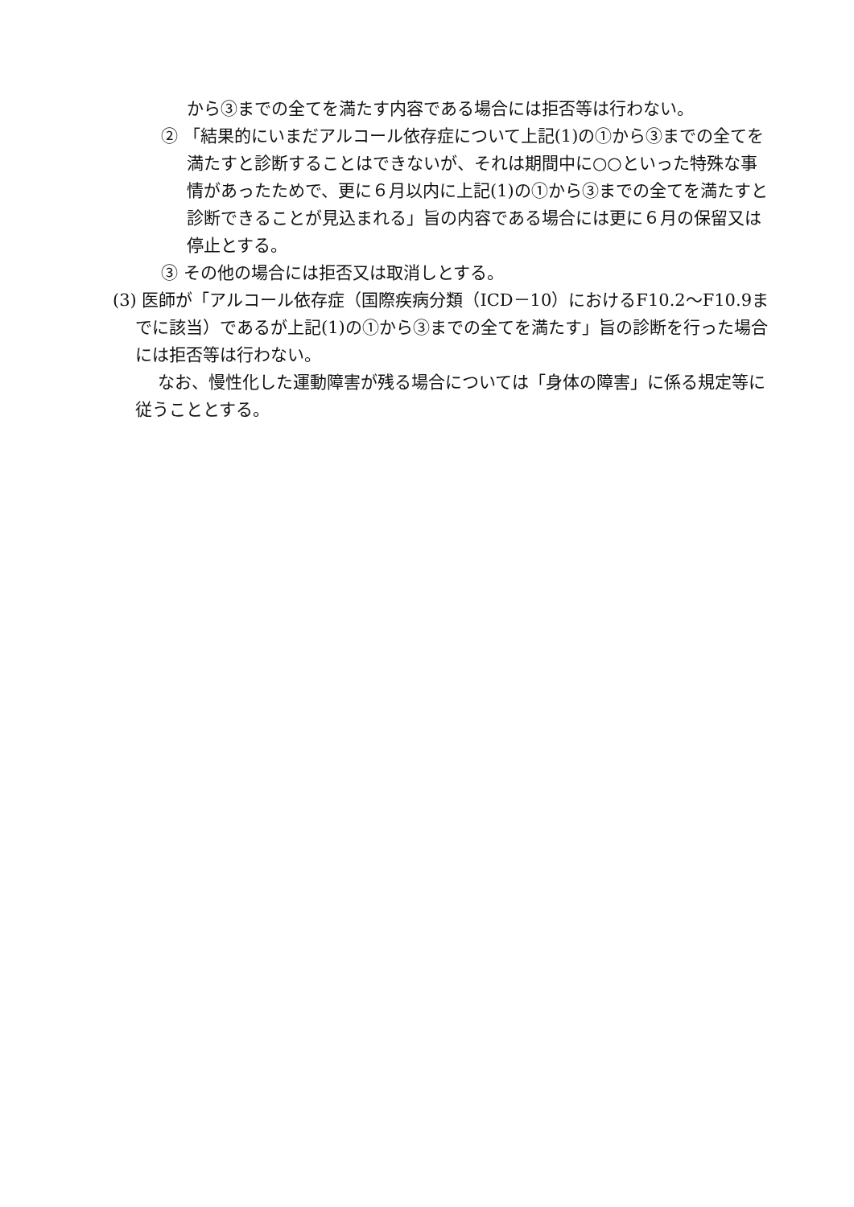から③までの全てを満たす内容である場合には拒否等は行わない。
② 「結果的にいまだアルコール依存症について上記(1)の①から③までの全てを満たすと診断することはできないが、それは期間中に○○といった特殊な事情があったためで、更に６月以内に上記(1)の①から③までの全てを満たすと診断できることが見込まれる」旨の内容である場合には更に６月の保留又は停止とする。
③ その他の場合には拒否又は取消しとする。
(3) 医師が「アルコール依存症（国際疾病分類（ICD－10）におけるF10.2～F10.9までに該当）であるが上記(1)の①から③までの全てを満たす」旨の診断を行った場合には拒否等は行わない。
なお、慢性化した運動障害が残る場合については「身体の障害」に係る規定等に従うこととする。